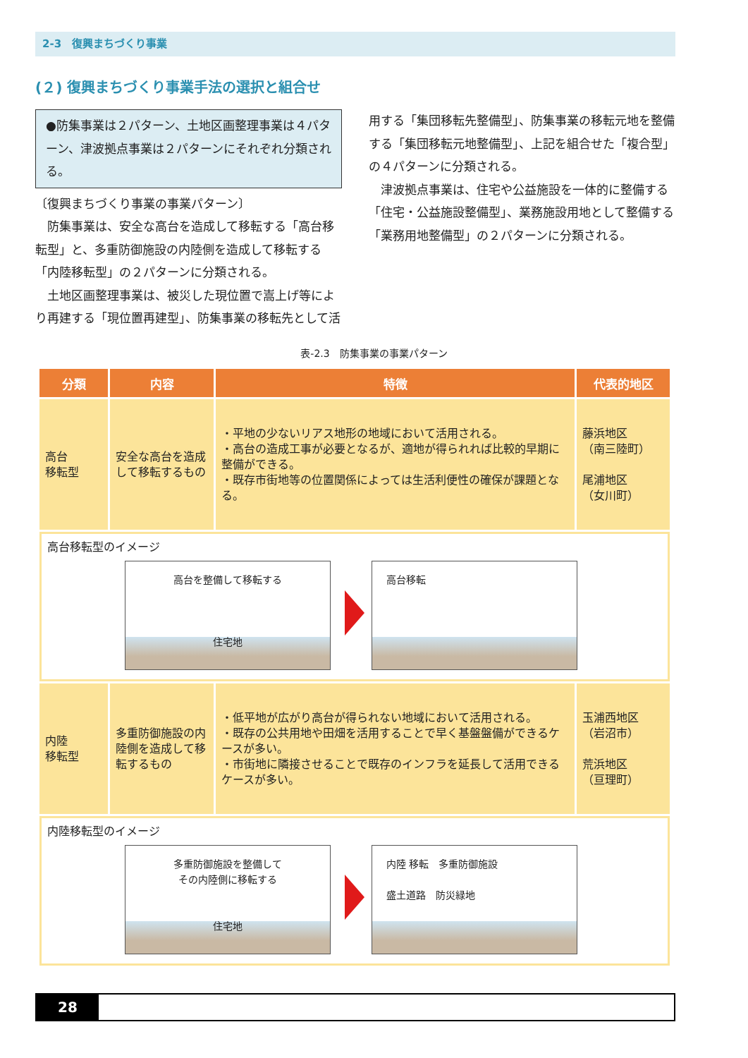2-3　復興まちづくり事業
(２) 復興まちづくり事業手法の選択と組合せ
●防集事業は２パターン、土地区画整理事業は４パターン、津波拠点事業は２パターンにそれぞれ分類される。
〔復興まちづくり事業の事業パターン〕
　防集事業は、安全な高台を造成して移転する「高台移転型」と、多重防御施設の内陸側を造成して移転する「内陸移転型」の２パターンに分類される。
　土地区画整理事業は、被災した現位置で嵩上げ等により再建する「現位置再建型」、防集事業の移転先として活
用する「集団移転先整備型」、防集事業の移転元地を整備する「集団移転元地整備型」、上記を組合せた「複合型」の４パターンに分類される。
　津波拠点事業は、住宅や公益施設を一体的に整備する「住宅・公益施設整備型」、業務施設用地として整備する「業務用地整備型」の２パターンに分類される。
表-2.3　防集事業の事業パターン
| 分類 | 内容 | 特徴 | 代表的地区 |
| --- | --- | --- | --- |
| 高台 移転型 | 安全な高台を造成して移転するもの | ・平地の少ないリアス地形の地域において活用される。 ・高台の造成工事が必要となるが、適地が得られれば比較的早期に整備ができる。 ・既存市街地等の位置関係によっては生活利便性の確保が課題となる。 | 藤浜地区 （南三陸町） 尾浦地区 （女川町） |
| 高台移転型のイメージ 高台を整備して移転する 住宅地 高台移転 | | | |
| 内陸 移転型 | 多重防御施設の内陸側を造成して移転するもの | ・低平地が広がり高台が得られない地域において活用される。 ・既存の公共用地や田畑を活用することで早く基盤盤備ができるケースが多い。 ・市街地に隣接させることで既存のインフラを延長して活用できるケースが多い。 | 玉浦西地区 （岩沼市） 荒浜地区 （亘理町） |
| 内陸移転型のイメージ 多重防御施設を整備して その内陸側に移転する 住宅地 内陸 移転 多重防御施設 盛土道路 防災緑地 | | | |
28